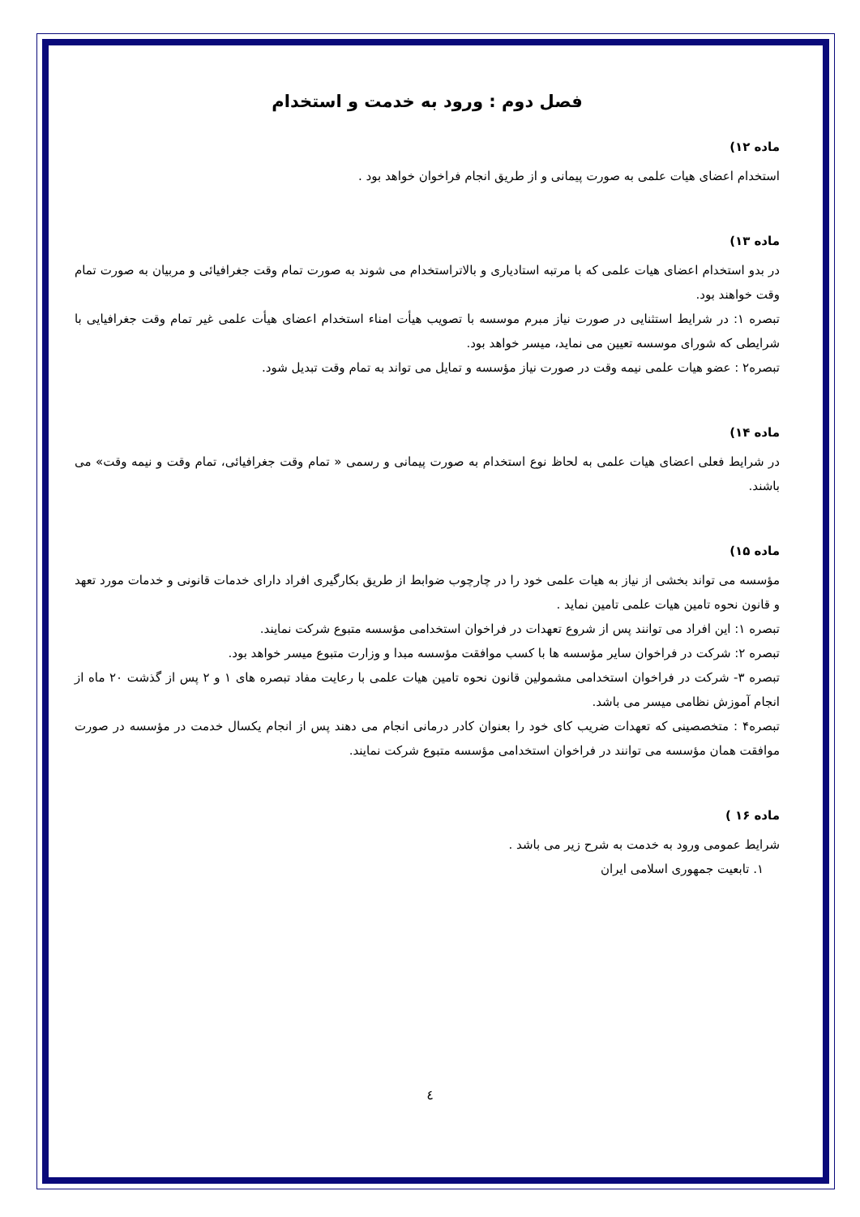فصل دوم : ورود به خدمت و استخدام
ماده ۱۲)
استخدام اعضای هیات علمی به صورت پیمانی و از طریق انجام فراخوان خواهد بود .
ماده ۱۳)
در بدو استخدام اعضای هیات علمی که با مرتبه استادیاری و بالاتراستخدام می شوند به صورت تمام وقت جغرافیائی و مربیان به صورت تمام وقت خواهند بود.
تبصره ۱: در شرایط استثنایی در صورت نیاز مبرم موسسه با تصویب هیأت امناء استخدام اعضای هیأت علمی غیر تمام وقت جغرافیایی با شرایطی که شورای موسسه تعیین می نماید، میسر خواهد بود.
تبصره۲ : عضو هیات علمی نیمه وقت در صورت نیاز مؤسسه و تمایل می تواند به تمام وقت تبدیل شود.
ماده ۱۴)
در شرایط فعلی اعضای هیات علمی به لحاظ نوع استخدام به صورت پیمانی و رسمی « تمام وقت جغرافیائی، تمام وقت و نیمه وقت» می باشند.
ماده ۱۵)
مؤسسه می تواند بخشی از نیاز به هیات علمی خود را در چارچوب ضوابط از طریق بکارگیری افراد دارای خدمات قانونی و خدمات مورد تعهد و قانون نحوه تامین هیات علمی تامین نماید .
تبصره ۱: این افراد می توانند پس از شروع تعهدات در فراخوان استخدامی مؤسسه متبوع شرکت نمایند.
تبصره ۲: شرکت در فراخوان سایر مؤسسه ها با کسب موافقت مؤسسه مبدا و وزارت متبوع میسر خواهد بود.
تبصره ۳- شرکت در فراخوان استخدامی مشمولین قانون نحوه تامین هیات علمی با رعایت مفاد تبصره های ۱ و ۲ پس از گذشت ۲۰ ماه از انجام آموزش نظامی میسر می باشد.
تبصره۴ : متخصصینی که تعهدات ضریب کای خود را بعنوان کادر درمانی انجام می دهند پس از انجام یکسال خدمت در مؤسسه در صورت موافقت همان مؤسسه می توانند در فراخوان استخدامی مؤسسه متبوع شرکت نمایند.
ماده ۱۶ )
شرایط عمومی ورود به خدمت به شرح زیر می باشد .
۱. تابعیت جمهوری اسلامی ایران
٤